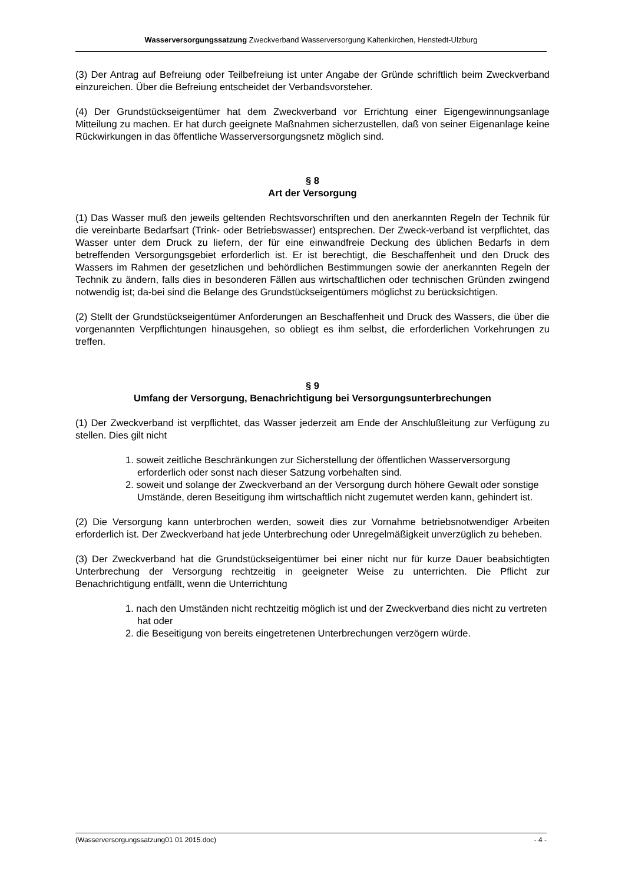Wasserversorgungssatzung Zweckverband Wasserversorgung Kaltenkirchen, Henstedt-Ulzburg
(3) Der Antrag auf Befreiung oder Teilbefreiung ist unter Angabe der Gründe schriftlich beim Zweckverband einzureichen. Über die Befreiung entscheidet der Verbandsvorsteher.
(4) Der Grundstückseigentümer hat dem Zweckverband vor Errichtung einer Eigengewinnungsanlage Mitteilung zu machen. Er hat durch geeignete Maßnahmen sicherzustellen, daß von seiner Eigenanlage keine Rückwirkungen in das öffentliche Wasserversorgungsnetz möglich sind.
§ 8
Art der Versorgung
(1) Das Wasser muß den jeweils geltenden Rechtsvorschriften und den anerkannten Regeln der Technik für die vereinbarte Bedarfsart (Trink- oder Betriebswasser) entsprechen. Der Zweck-verband ist verpflichtet, das Wasser unter dem Druck zu liefern, der für eine einwandfreie Deckung des üblichen Bedarfs in dem betreffenden Versorgungsgebiet erforderlich ist. Er ist berechtigt, die Beschaffenheit und den Druck des Wassers im Rahmen der gesetzlichen und behördlichen Bestimmungen sowie der anerkannten Regeln der Technik zu ändern, falls dies in besonderen Fällen aus wirtschaftlichen oder technischen Gründen zwingend notwendig ist; da-bei sind die Belange des Grundstückseigentümers möglichst zu berücksichtigen.
(2) Stellt der Grundstückseigentümer Anforderungen an Beschaffenheit und Druck des Wassers, die über die vorgenannten Verpflichtungen hinausgehen, so obliegt es ihm selbst, die erforderlichen Vorkehrungen zu treffen.
§ 9
Umfang der Versorgung, Benachrichtigung bei Versorgungsunterbrechungen
(1) Der Zweckverband ist verpflichtet, das Wasser jederzeit am Ende der Anschlußleitung zur Verfügung zu stellen. Dies gilt nicht
1. soweit zeitliche Beschränkungen zur Sicherstellung der öffentlichen Wasserversorgung erforderlich oder sonst nach dieser Satzung vorbehalten sind.
2. soweit und solange der Zweckverband an der Versorgung durch höhere Gewalt oder sonstige Umstände, deren Beseitigung ihm wirtschaftlich nicht zugemutet werden kann, gehindert ist.
(2) Die Versorgung kann unterbrochen werden, soweit dies zur Vornahme betriebsnotwendiger Arbeiten erforderlich ist. Der Zweckverband hat jede Unterbrechung oder Unregelmäßigkeit unverzüglich zu beheben.
(3) Der Zweckverband hat die Grundstückseigentümer bei einer nicht nur für kurze Dauer beabsichtigten Unterbrechung der Versorgung rechtzeitig in geeigneter Weise zu unterrichten. Die Pflicht zur Benachrichtigung entfällt, wenn die Unterrichtung
1. nach den Umständen nicht rechtzeitig möglich ist und der Zweckverband dies nicht zu vertreten hat oder
2. die Beseitigung von bereits eingetretenen Unterbrechungen verzögern würde.
(Wasserversorgungssatzung01 01 2015.doc) - 4 -